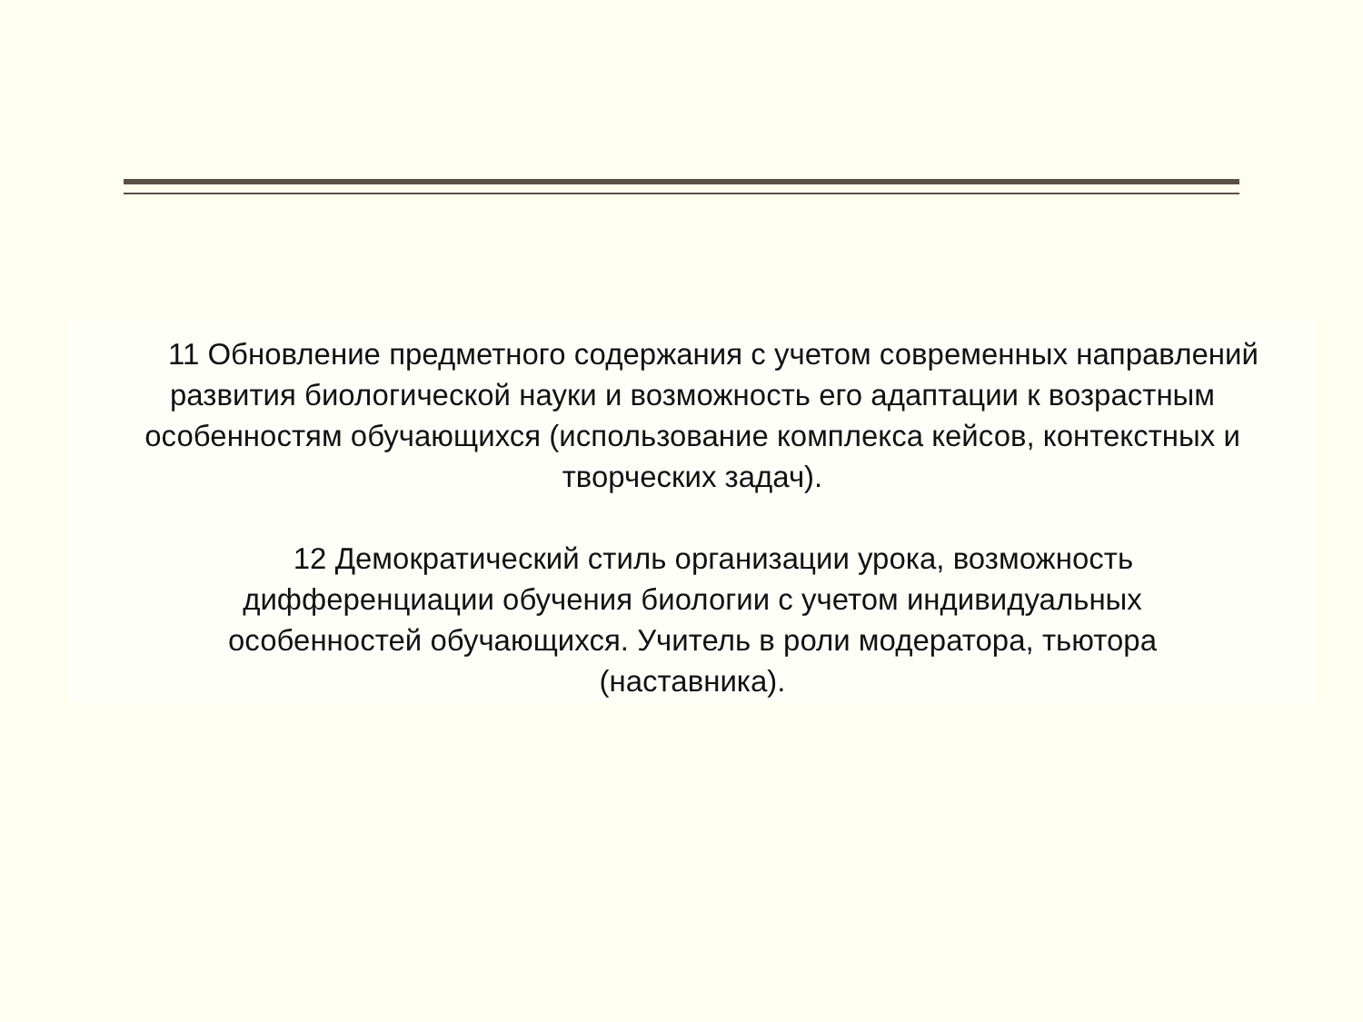11 Обновление предметного содержания с учетом современных направлений развития биологической науки и возможность его адаптации к возрастным особенностям обучающихся (использование комплекса кейсов, контекстных и творческих задач).
12 Демократический стиль организации урока, возможность дифференциации обучения биологии с учетом индивидуальных особенностей обучающихся. Учитель в роли модератора, тьютора (наставника).